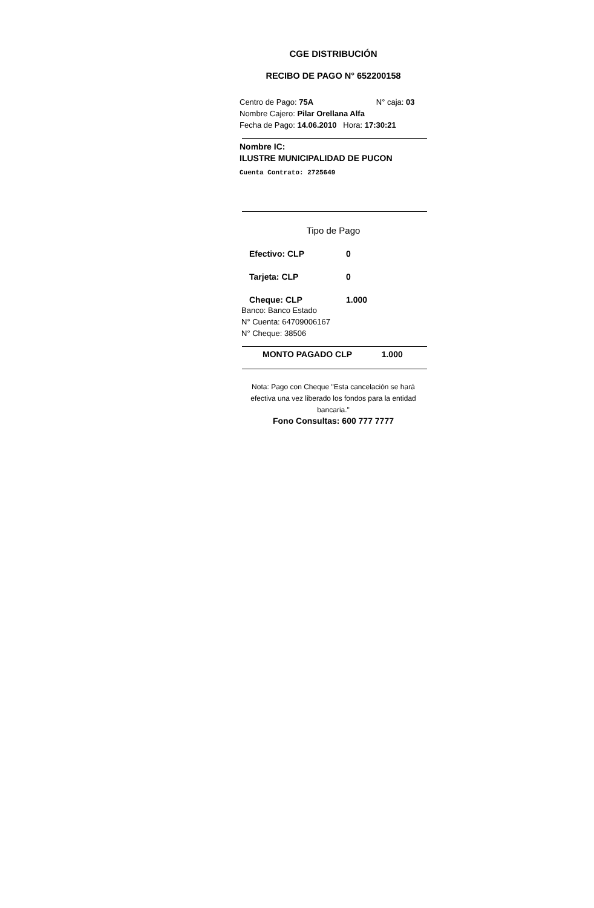CGE DISTRIBUCIÓN
RECIBO DE PAGO N° 652200158
Centro de Pago: 75A N° caja: 03
Nombre Cajero: Pilar Orellana Alfa
Fecha de Pago: 14.06.2010 Hora: 17:30:21
Nombre IC:
ILUSTRE MUNICIPALIDAD DE PUCON
Cuenta Contrato: 2725649
Tipo de Pago
Efectivo: CLP 0
Tarjeta: CLP 0
Cheque: CLP 1.000
Banco: Banco Estado
N° Cuenta: 64709006167
N° Cheque: 38506
MONTO PAGADO CLP 1.000
Nota: Pago con Cheque "Esta cancelación se hará efectiva una vez liberado los fondos para la entidad bancaria."
Fono Consultas: 600 777 7777